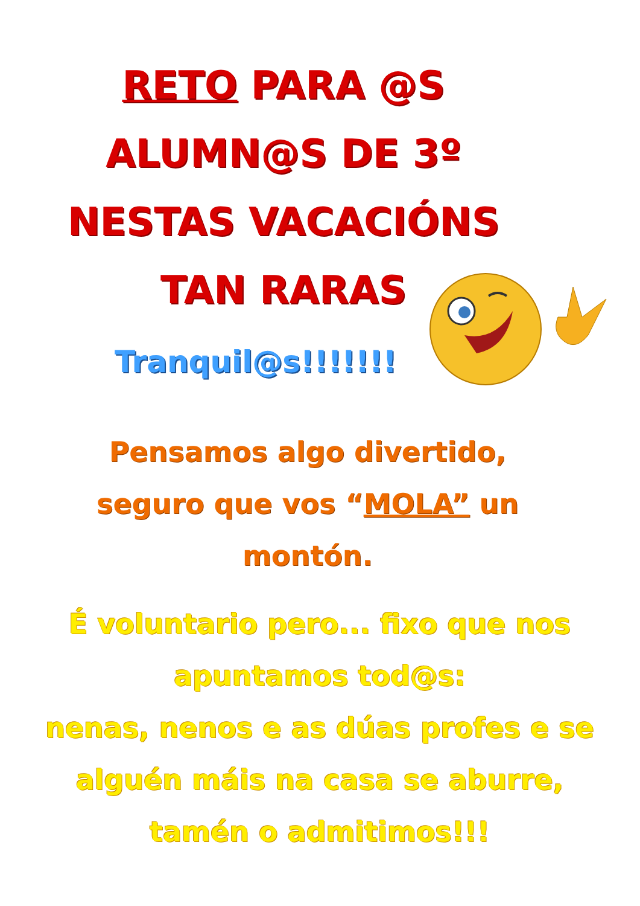RETO PARA @S
ALUMN@S DE 3º
NESTAS VACACIÓNS
TAN RARAS
Tranquil@s!!!!!!!
Pensamos algo divertido,
seguro que vos “MOLA” un
montón.
É voluntario pero... fixo que nos
apuntamos tod@s:
nenas, nenos e as dúas profes e se
alguén máis na casa se aburre,
tamén o admitimos!!!